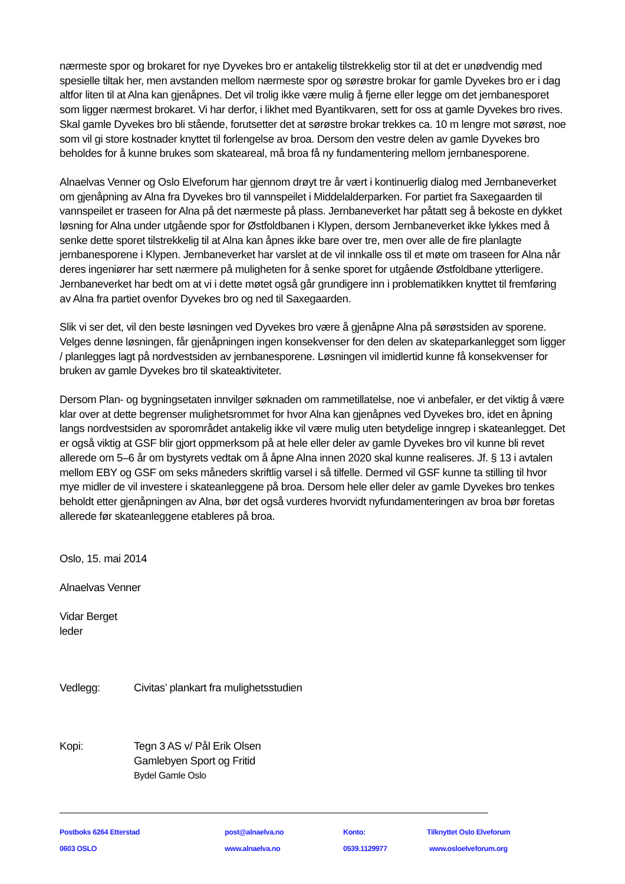nærmeste spor og brokaret for nye Dyvekes bro er antakelig tilstrekkelig stor til at det er unødvendig med spesielle tiltak her, men avstanden mellom nærmeste spor og sørøstre brokar for gamle Dyvekes bro er i dag altfor liten til at Alna kan gjenåpnes. Det vil trolig ikke være mulig å fjerne eller legge om det jernbanesporet som ligger nærmest brokaret. Vi har derfor, i likhet med Byantikvaren, sett for oss at gamle Dyvekes bro rives. Skal gamle Dyvekes bro bli stående, forutsetter det at sørøstre brokar trekkes ca. 10 m lengre mot sørøst, noe som vil gi store kostnader knyttet til forlengelse av broa. Dersom den vestre delen av gamle Dyvekes bro beholdes for å kunne brukes som skateareal, må broa få ny fundamentering mellom jernbanesporene.
Alnaelvas Venner og Oslo Elveforum har gjennom drøyt tre år vært i kontinuerlig dialog med Jernbaneverket om gjenåpning av Alna fra Dyvekes bro til vannspeilet i Middelalderparken. For partiet fra Saxegaarden til vannspeilet er traseen for Alna på det nærmeste på plass. Jernbaneverket har påtatt seg å bekoste en dykket løsning for Alna under utgående spor for Østfoldbanen i Klypen, dersom Jernbaneverket ikke lykkes med å senke dette sporet tilstrekkelig til at Alna kan åpnes ikke bare over tre, men over alle de fire planlagte jernbanesporene i Klypen. Jernbaneverket har varslet at de vil innkalle oss til et møte om traseen for Alna når deres ingeniører har sett nærmere på muligheten for å senke sporet for utgående Østfoldbane ytterligere. Jernbaneverket har bedt om at vi i dette møtet også går grundigere inn i problematikken knyttet til fremføring av Alna fra partiet ovenfor Dyvekes bro og ned til Saxegaarden.
Slik vi ser det, vil den beste løsningen ved Dyvekes bro være å gjenåpne Alna på sørøstsiden av sporene. Velges denne løsningen, får gjenåpningen ingen konsekvenser for den delen av skateparkanlegget som ligger / planlegges lagt på nordvestsiden av jernbanesporene. Løsningen vil imidlertid kunne få konsekvenser for bruken av gamle Dyvekes bro til skateaktiviteter.
Dersom Plan- og bygningsetaten innvilger søknaden om rammetillatelse, noe vi anbefaler, er det viktig å være klar over at dette begrenser mulighetsrommet for hvor Alna kan gjenåpnes ved Dyvekes bro, idet en åpning langs nordvestsiden av sporområdet antakelig ikke vil være mulig uten betydelige inngrep i skateanlegget. Det er også viktig at GSF blir gjort oppmerksom på at hele eller deler av gamle Dyvekes bro vil kunne bli revet allerede om 5–6 år om bystyrets vedtak om å åpne Alna innen 2020 skal kunne realiseres. Jf. § 13 i avtalen mellom EBY og GSF om seks måneders skriftlig varsel i så tilfelle. Dermed vil GSF kunne ta stilling til hvor mye midler de vil investere i skateanleggene på broa. Dersom hele eller deler av gamle Dyvekes bro tenkes beholdt etter gjenåpningen av Alna, bør det også vurderes hvorvidt nyfundamenteringen av broa bør foretas allerede før skateanleggene etableres på broa.
Oslo, 15. mai 2014
Alnaelvas Venner
Vidar Berget
leder
Vedlegg: Civitas’ plankart fra mulighetsstudien
Kopi: Tegn 3 AS v/ Pål Erik Olsen
Gamlebyen Sport og Fritid
Bydel Gamle Oslo
Postboks 6264 Etterstad post@alnaelva.no Konto: Tilknyttet Oslo Elveforum
0603 OSLO www.alnaelva.no 0539.1129977 www.osloelveforum.org